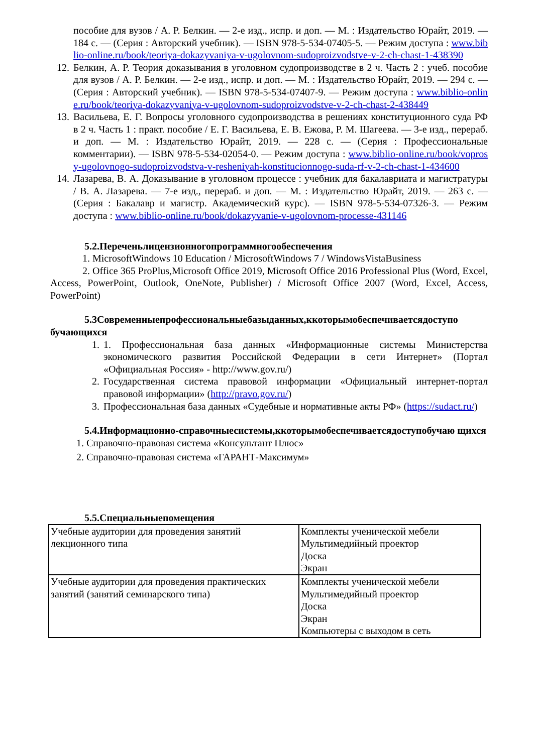пособие для вузов / А. Р. Белкин. — 2-е изд., испр. и доп. — М. : Издательство Юрайт, 2019. — 184 с. — (Серия : Авторский учебник). — ISBN 978-5-534-07405-5. — Режим доступа : www.biblio-online.ru/book/teoriya-dokazyvaniya-v-ugolovnom-sudoproizvodstve-v-2-ch-chast-1-438390
12. Белкин, А. Р. Теория доказывания в уголовном судопроизводстве в 2 ч. Часть 2 : учеб. пособие для вузов / А. Р. Белкин. — 2-е изд., испр. и доп. — М. : Издательство Юрайт, 2019. — 294 с. — (Серия : Авторский учебник). — ISBN 978-5-534-07407-9. — Режим доступа : www.biblio-online.ru/book/teoriya-dokazyvaniya-v-ugolovnom-sudoproizvodstve-v-2-ch-chast-2-438449
13. Васильева, Е. Г. Вопросы уголовного судопроизводства в решениях конституционного суда РФ в 2 ч. Часть 1 : практ. пособие / Е. Г. Васильева, Е. В. Ежова, Р. М. Шагеева. — 3-е изд., перераб. и доп. — М. : Издательство Юрайт, 2019. — 228 с. — (Серия : Профессиональные комментарии). — ISBN 978-5-534-02054-0. — Режим доступа : www.biblio-online.ru/book/voprosy-ugolovnogo-sudoproizvodstva-v-resheniyah-konstitucionnogo-suda-rf-v-2-ch-chast-1-434600
14. Лазарева, В. А. Доказывание в уголовном процессе : учебник для бакалавриата и магистратуры / В. А. Лазарева. — 7-е изд., перераб. и доп. — М. : Издательство Юрайт, 2019. — 263 с. — (Серия : Бакалавр и магистр. Академический курс). — ISBN 978-5-534-07326-3. — Режим доступа : www.biblio-online.ru/book/dokazyvanie-v-ugolovnom-processe-431146
5.2.Переченьлицензионногопрограммногообеспечения
1. MicrosoftWindows 10 Education / MicrosoftWindows 7 / WindowsVistaBusiness
2. Office 365 ProPlus,Microsoft Office 2019, Microsoft Office 2016 Professional Plus (Word, Excel, Access, PowerPoint, Outlook, OneNote, Publisher) / Microsoft Office 2007 (Word, Excel, Access, PowerPoint)
5.3Современныепрофессиональныебазыданных,ккоторымобеспечиваетсядоступо бучающихся
1. 1. Профессиональная база данных «Информационные системы Министерства экономического развития Российской Федерации в сети Интернет» (Портал «Официальная Россия» - http://www.gov.ru/)
2. Государственная система правовой информации «Официальный интернет-портал правовой информации» (http://pravo.gov.ru/)
3. Профессиональная база данных «Судебные и нормативные акты РФ» (https://sudact.ru/)
5.4.Информационно-справочныесистемы,ккоторымобеспечиваетсядоступобучаю щихся
1. Справочно-правовая система «Консультант Плюс»
2. Справочно-правовая система «ГАРАНТ-Максимум»
5.5.Специальныепомещения
| Учебные аудитории для проведения занятий лекционного типа | Комплекты ученической мебели Мультимедийный проектор Доска Экран |
| Учебные аудитории для проведения практических занятий (занятий семинарского типа) | Комплекты ученической мебели Мультимедийный проектор Доска Экран Компьютеры с выходом в сеть |